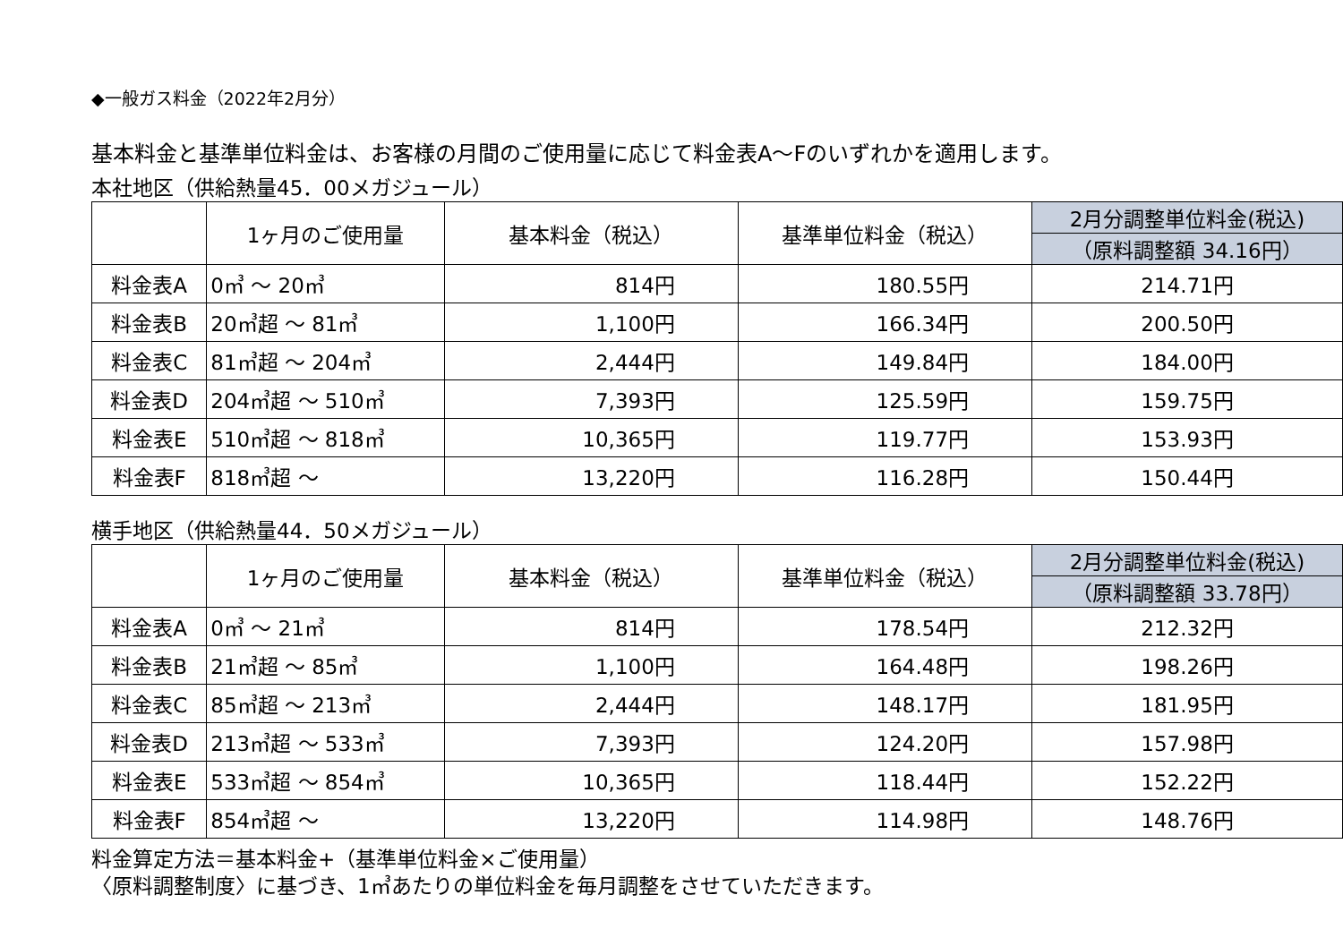◆一般ガス料金（2022年2月分）
基本料金と基準単位料金は、お客様の月間のご使用量に応じて料金表A～Fのいずれかを適用します。
本社地区（供給熱量45．00メガジュール）
| | 1ヶ月のご使用量 | 基本料金（税込） | 基準単位料金（税込） | 2月分調整単位料金(税込) （原料調整額 34.16円） |
| --- | --- | --- | --- | --- |
| 料金表A | 0㎥ ～ 20㎥ | 814円 | 180.55円 | 214.71円 |
| 料金表B | 20㎥超 ～ 81㎥ | 1,100円 | 166.34円 | 200.50円 |
| 料金表C | 81㎥超 ～ 204㎥ | 2,444円 | 149.84円 | 184.00円 |
| 料金表D | 204㎥超 ～ 510㎥ | 7,393円 | 125.59円 | 159.75円 |
| 料金表E | 510㎥超 ～ 818㎥ | 10,365円 | 119.77円 | 153.93円 |
| 料金表F | 818㎥超 ～ | 13,220円 | 116.28円 | 150.44円 |
横手地区（供給熱量44．50メガジュール）
| | 1ヶ月のご使用量 | 基本料金（税込） | 基準単位料金（税込） | 2月分調整単位料金(税込) （原料調整額 33.78円） |
| --- | --- | --- | --- | --- |
| 料金表A | 0㎥ ～ 21㎥ | 814円 | 178.54円 | 212.32円 |
| 料金表B | 21㎥超 ～ 85㎥ | 1,100円 | 164.48円 | 198.26円 |
| 料金表C | 85㎥超 ～ 213㎥ | 2,444円 | 148.17円 | 181.95円 |
| 料金表D | 213㎥超 ～ 533㎥ | 7,393円 | 124.20円 | 157.98円 |
| 料金表E | 533㎥超 ～ 854㎥ | 10,365円 | 118.44円 | 152.22円 |
| 料金表F | 854㎥超 ～ | 13,220円 | 114.98円 | 148.76円 |
料金算定方法＝基本料金+（基準単位料金×ご使用量）
〈原料調整制度〉に基づき、1㎥あたりの単位料金を毎月調整をさせていただきます。